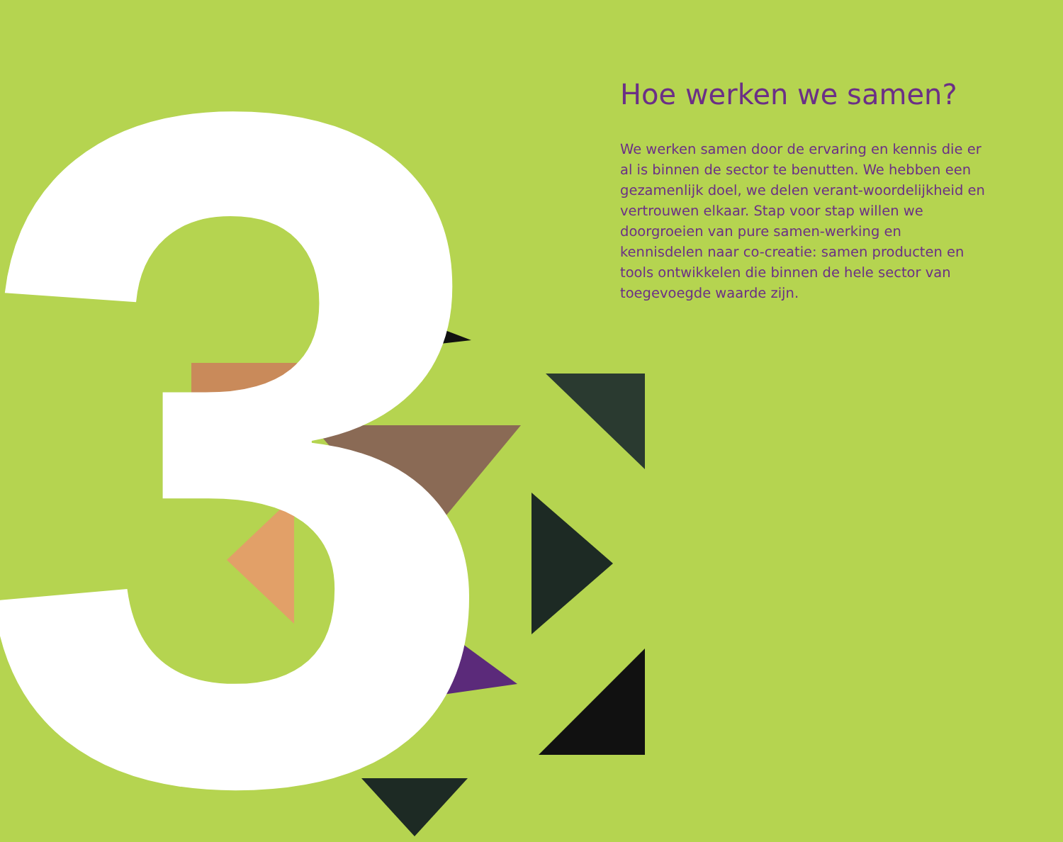3
Hoe werken we samen?
We werken samen door de ervaring en kennis die er al is binnen de sector te benutten. We hebben een gezamenlijk doel, we delen verant-woordelijkheid en vertrouwen elkaar. Stap voor stap willen we doorgroeien van pure samen-werking en kennisdelen naar co-creatie: samen producten en tools ontwikkelen die binnen de hele sector van toegevoegde waarde zijn.